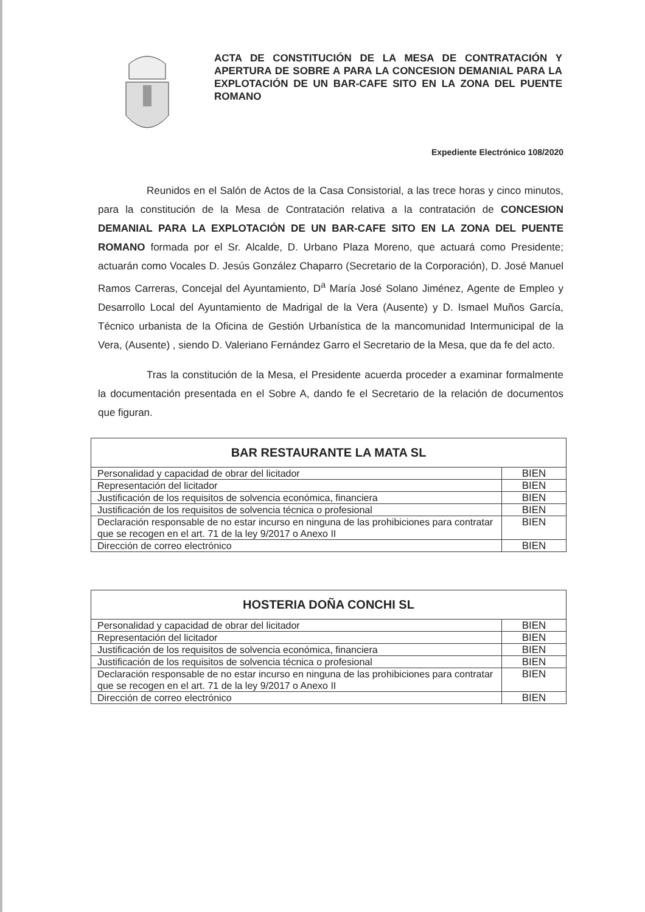ACTA DE CONSTITUCIÓN DE LA MESA DE CONTRATACIÓN Y APERTURA DE SOBRE A PARA LA CONCESION DEMANIAL PARA LA EXPLOTACIÓN DE UN BAR-CAFE SITO EN LA ZONA DEL PUENTE ROMANO
Expediente Electrónico 108/2020
Reunidos en el Salón de Actos de la Casa Consistorial, a las trece horas y cinco minutos, para la constitución de la Mesa de Contratación relativa a la contratación de CONCESION DEMANIAL PARA LA EXPLOTACIÓN DE UN BAR-CAFE SITO EN LA ZONA DEL PUENTE ROMANO formada por el Sr. Alcalde, D. Urbano Plaza Moreno, que actuará como Presidente; actuarán como Vocales D. Jesús González Chaparro (Secretario de la Corporación), D. José Manuel Ramos Carreras, Concejal del Ayuntamiento, D<sup>a</sup> María José Solano Jiménez, Agente de Empleo y Desarrollo Local del Ayuntamiento de Madrigal de la Vera (Ausente) y D. Ismael Muños García, Técnico urbanista de la Oficina de Gestión Urbanística de la mancomunidad Intermunicipal de la Vera, (Ausente) , siendo D. Valeriano Fernández Garro el Secretario de la Mesa, que da fe del acto.
Tras la constitución de la Mesa, el Presidente acuerda proceder a examinar formalmente la documentación presentada en el Sobre A, dando fe el Secretario de la relación de documentos que figuran.
| BAR RESTAURANTE LA MATA SL | |
| --- | --- |
| Personalidad y capacidad de obrar del licitador | BIEN |
| Representación del licitador | BIEN |
| Justificación de los requisitos de solvencia económica, financiera | BIEN |
| Justificación de los requisitos de solvencia técnica o profesional | BIEN |
| Declaración responsable de no estar incurso en ninguna de las prohibiciones para contratar que se recogen en el art. 71 de la ley 9/2017 o Anexo II | BIEN |
| Dirección de correo electrónico | BIEN |
| HOSTERIA DOÑA CONCHI SL | |
| --- | --- |
| Personalidad y capacidad de obrar del licitador | BIEN |
| Representación del licitador | BIEN |
| Justificación de los requisitos de solvencia económica, financiera | BIEN |
| Justificación de los requisitos de solvencia técnica o profesional | BIEN |
| Declaración responsable de no estar incurso en ninguna de las prohibiciones para contratar que se recogen en el art. 71 de la ley 9/2017 o Anexo II | BIEN |
| Dirección de correo electrónico | BIEN |